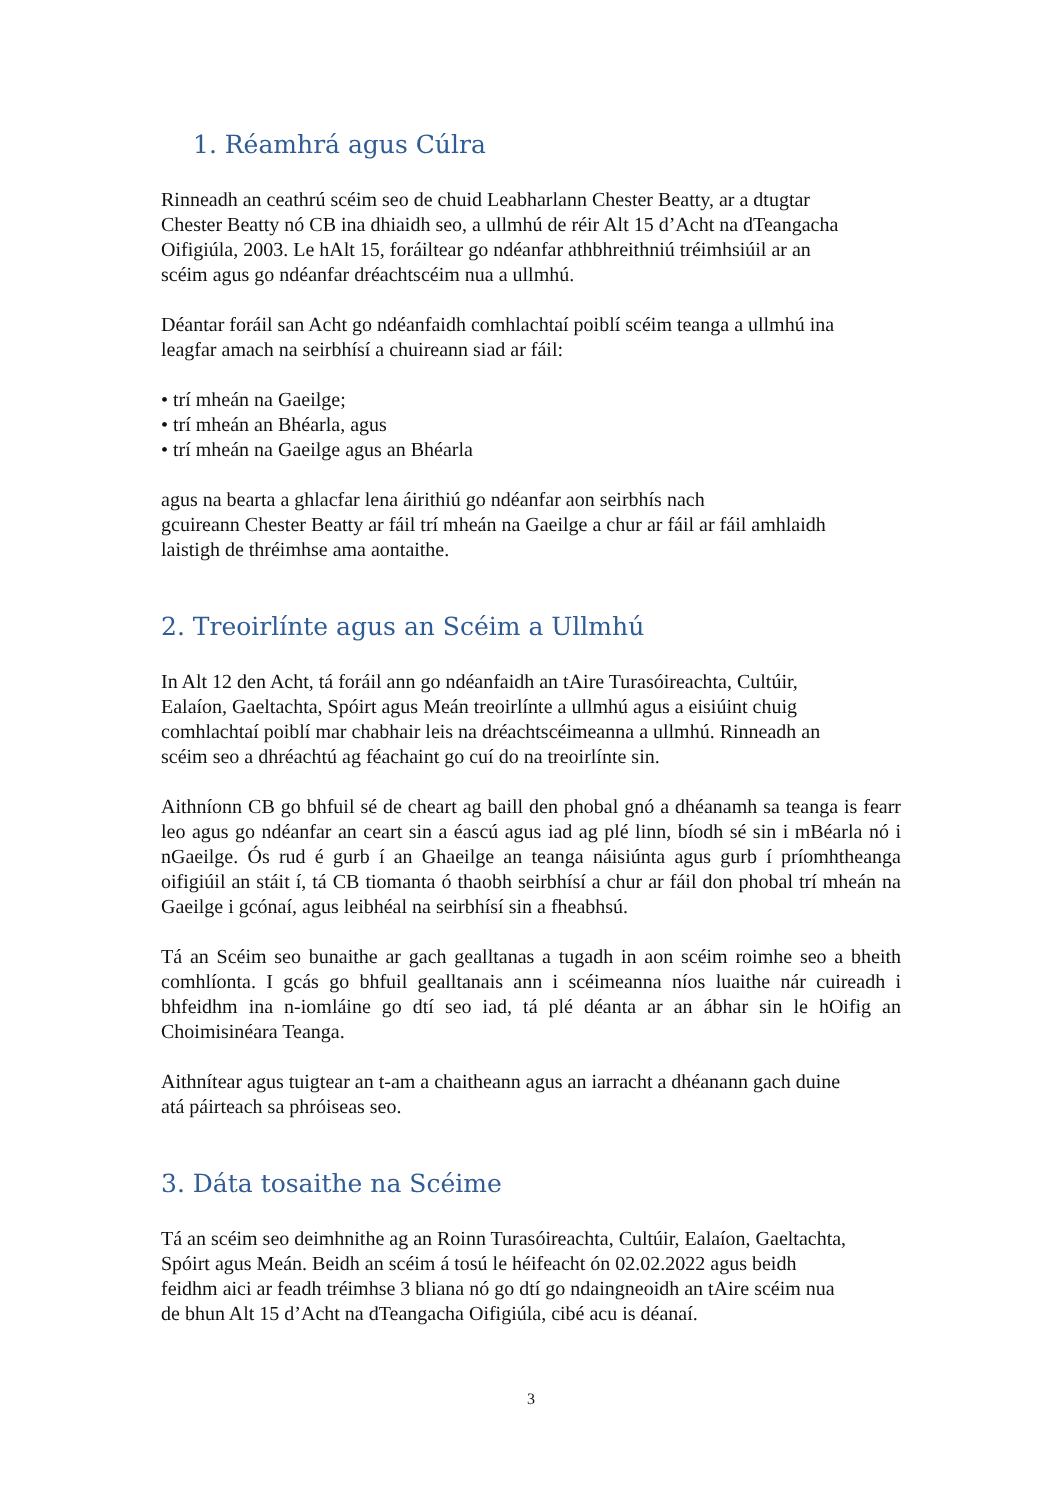1. Réamhrá agus Cúlra
Rinneadh an ceathrú scéim seo de chuid Leabharlann Chester Beatty, ar a dtugtar
Chester Beatty nó CB ina dhiaidh seo, a ullmhú de réir Alt 15 d’Acht na dTeangacha
Oifigiúla, 2003. Le hAlt 15, foráiltear go ndéanfar athbhreithniú tréimhsiúil ar an
scéim agus go ndéanfar dréachtscéim nua a ullmhú.
Déantar foráil san Acht go ndéanfaidh comhlachtaí poiblí scéim teanga a ullmhú ina
leagfar amach na seirbhísí a chuireann siad ar fáil:
• trí mheán na Gaeilge;
• trí mheán an Bhéarla, agus
• trí mheán na Gaeilge agus an Bhéarla
agus na bearta a ghlacfar lena áirithiú go ndéanfar aon seirbhís nach
gcuireann Chester Beatty ar fáil trí mheán na Gaeilge a chur ar fáil ar fáil amhlaidh
laistigh de thréimhse ama aontaithe.
2. Treoirlínte agus an Scéim a Ullmhú
In Alt 12 den Acht, tá foráil ann go ndéanfaidh an tAire Turasóireachta, Cultúir,
Ealaíon, Gaeltachta, Spóirt agus Meán treoirlínte a ullmhú agus a eisiúint chuig
comhlachtaí poiblí mar chabhair leis na dréachtscéimeanna a ullmhú. Rinneadh an
scéim seo a dhréachtú ag féachaint go cuí do na treoirlínte sin.
Aithníonn CB go bhfuil sé de cheart ag baill den phobal gnó a dhéanamh sa teanga is fearr leo agus go ndéanfar an ceart sin a éascú agus iad ag plé linn, bíodh sé sin i mBéarla nó i nGaeilge. Ós rud é gurb í an Ghaeilge an teanga náisiúnta agus gurb í príomhtheanga oifigiúil an stáit í, tá CB tiomanta ó thaobh seirbhísí a chur ar fáil don phobal trí mheán na Gaeilge i gcónaí, agus leibhéal na seirbhísí sin a fheabhsú.
Tá an Scéim seo bunaithe ar gach gealltanas a tugadh in aon scéim roimhe seo a bheith comhlíonta. I gcás go bhfuil gealltanais ann i scéimeanna níos luaithe nár cuireadh i bhfeidhm ina n-iomláine go dtí seo iad, tá plé déanta ar an ábhar sin le hOifig an Choimisinéara Teanga.
Aithnítear agus tuigtear an t-am a chaitheann agus an iarracht a dhéanann gach duine
atá páirteach sa phróiseas seo.
3. Dáta tosaithe na Scéime
Tá an scéim seo deimhnithe ag an Roinn Turasóireachta, Cultúir, Ealaíon, Gaeltachta,
Spóirt agus Meán. Beidh an scéim á tosú le héifeacht ón 02.02.2022 agus beidh
feidhm aici ar feadh tréimhse 3 bliana nó go dtí go ndaingneoidh an tAire scéim nua
de bhun Alt 15 d’Acht na dTeangacha Oifigiúla, cibé acu is déanaí.
3